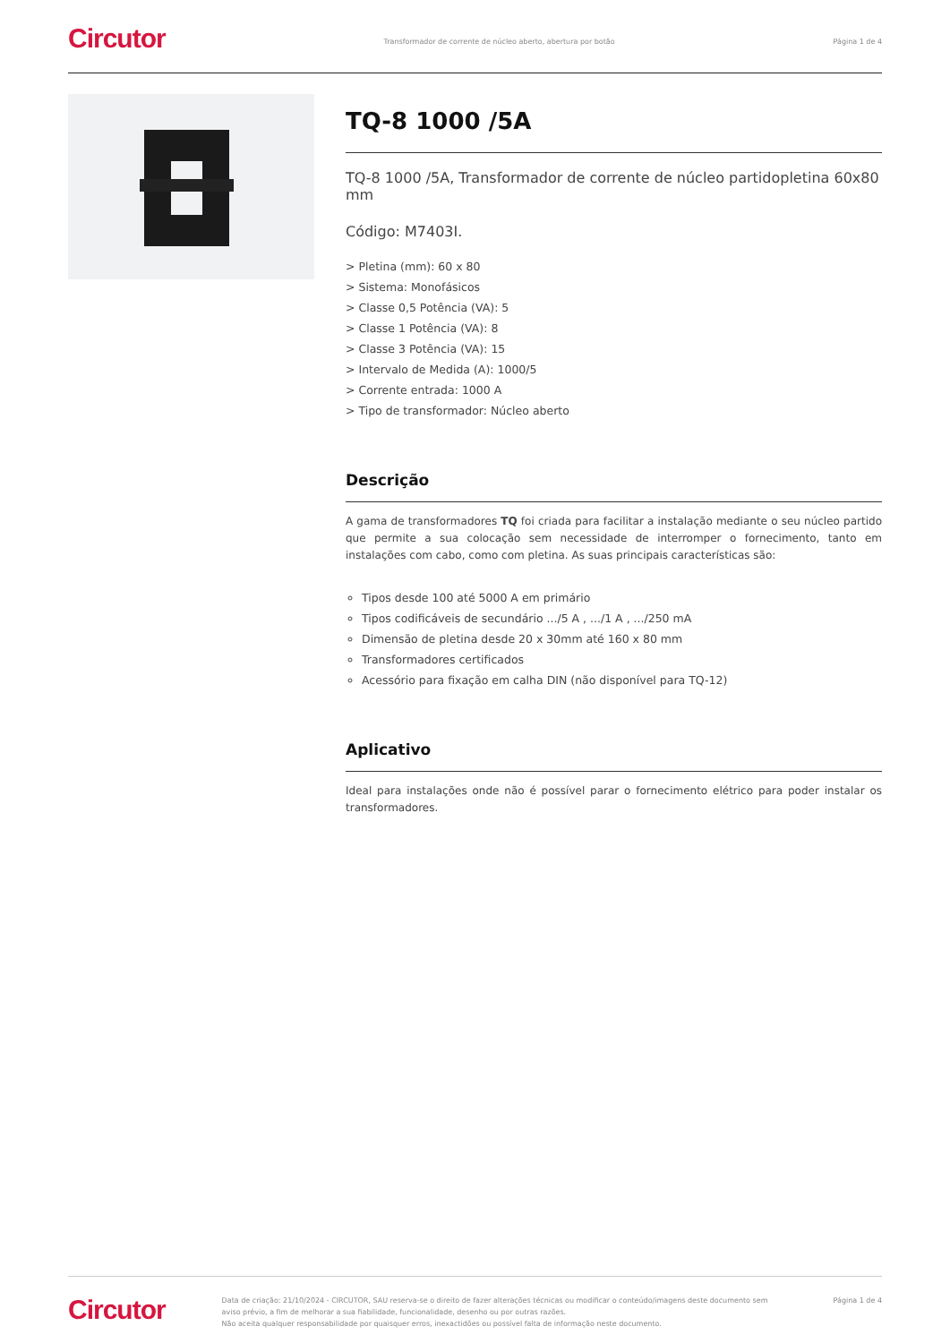Circutor
Transformador de corrente de núcleo aberto, abertura por botão
Página 1 de 4
TQ-8 1000 /5A
TQ-8 1000 /5A, Transformador de corrente de núcleo partidopletina 60x80 mm
Código: M7403I.
> Pletina (mm): 60 x 80
> Sistema: Monofásicos
> Classe 0,5 Potência (VA): 5
> Classe 1 Potência (VA): 8
> Classe 3 Potência (VA): 15
> Intervalo de Medida (A): 1000/5
> Corrente entrada: 1000 A
> Tipo de transformador: Núcleo aberto
Descrição
A gama de transformadores TQ foi criada para facilitar a instalação mediante o seu núcleo partido que permite a sua colocação sem necessidade de interromper o fornecimento, tanto em instalações com cabo, como com pletina. As suas principais características são:
Tipos desde 100 até 5000 A em primário
Tipos codificáveis de secundário .../5 A , .../1 A , .../250 mA
Dimensão de pletina desde 20 x 30mm até 160 x 80 mm
Transformadores certificados
Acessório para fixação em calha DIN (não disponível para TQ-12)
Aplicativo
Ideal para instalações onde não é possível parar o fornecimento elétrico para poder instalar os transformadores.
Circutor
Data de criação: 21/10/2024 - CIRCUTOR, SAU reserva-se o direito de fazer alterações técnicas ou modificar o conteúdo/imagens deste documento sem aviso prévio, a fim de melhorar a sua fiabilidade, funcionalidade, desenho ou por outras razões.
Não aceita qualquer responsabilidade por quaisquer erros, inexactidões ou possível falta de informação neste documento.
Página 1 de 4